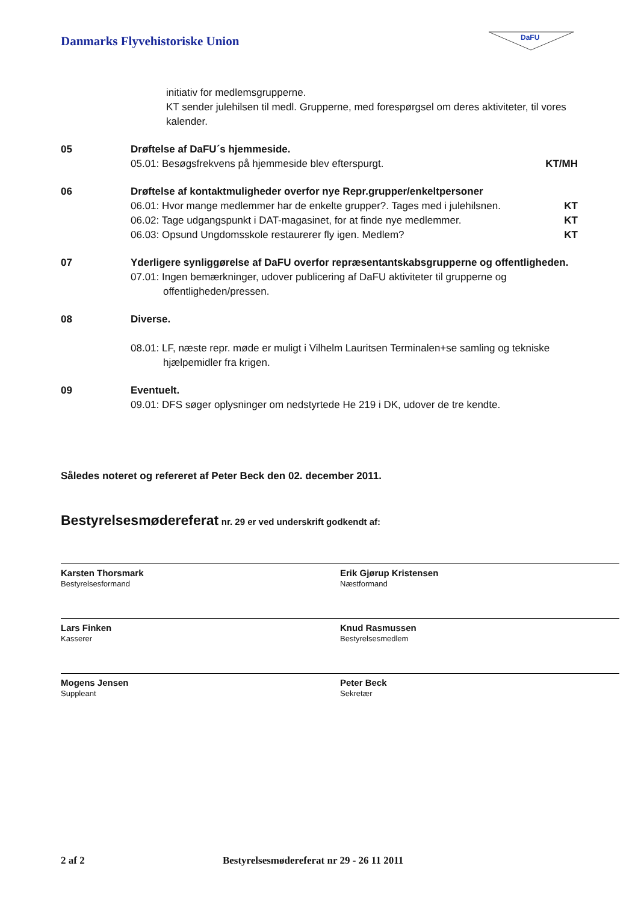Danmarks Flyvehistoriske Union
DaFU
initiativ for medlemsgrupperne.
KT sender julehilsen til medl. Grupperne, med forespørgsel om deres aktiviteter, til vores kalender.
05 Drøftelse af DaFU´s hjemmeside.
05.01: Besøgsfrekvens på hjemmeside blev efterspurgt. KT/MH
06 Drøftelse af kontaktmuligheder overfor nye Repr.grupper/enkeltpersoner
06.01: Hvor mange medlemmer har de enkelte grupper?. Tages med i julehilsnen. KT
06.02: Tage udgangspunkt i DAT-magasinet, for at finde nye medlemmer. KT
06.03: Opsund Ungdomsskole restaurerer fly igen. Medlem? KT
07 Yderligere synliggørelse af DaFU overfor repræsentantskabsgrupperne og offentligheden.
07.01: Ingen bemærkninger, udover publicering af DaFU aktiviteter til grupperne og
offentligheden/pressen.
08 Diverse.
08.01: LF, næste repr. møde er muligt i Vilhelm Lauritsen Terminalen+se samling og tekniske
hjælpemidler fra krigen.
09 Eventuelt.
09.01: DFS søger oplysninger om nedstyrtede He 219 i DK, udover de tre kendte.
Således noteret og refereret af Peter Beck den 02. december 2011.
Bestyrelsesmødereferat nr. 29 er ved underskrift godkendt af:
Karsten Thorsmark
Bestyrelsesformand
Erik Gjørup Kristensen
Næstformand
Lars Finken
Kasserer
Knud Rasmussen
Bestyrelsesmedlem
Mogens Jensen
Suppleant
Peter Beck
Sekretær
2 af 2 Bestyrelsesmødereferat nr 29 - 26 11 2011